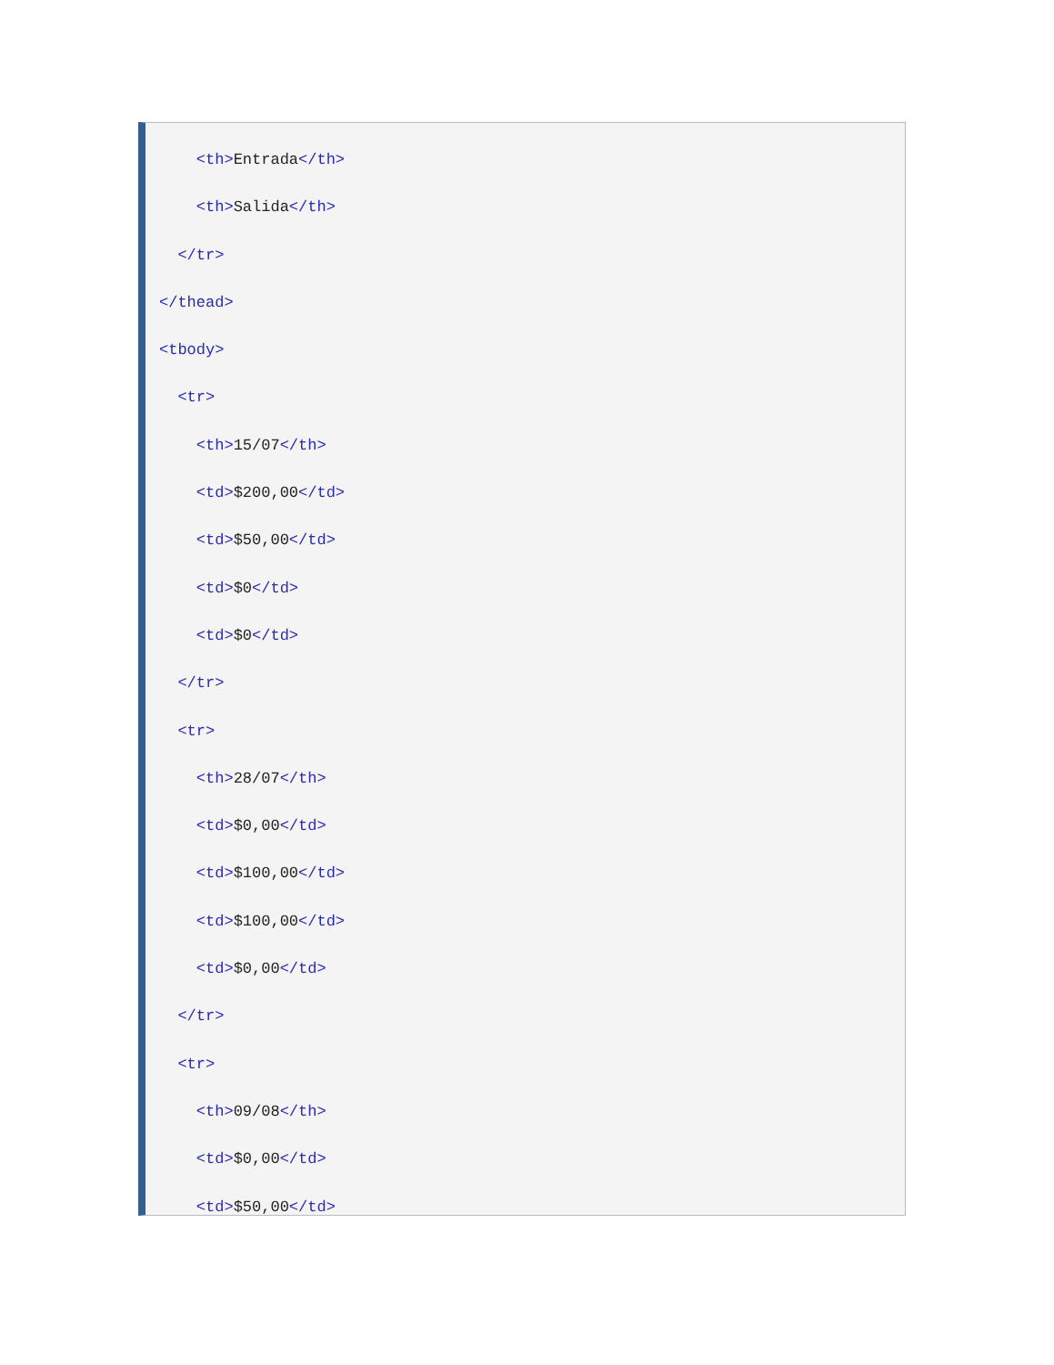<th>Entrada</th>
<th>Salida</th>
</tr>
</thead>
<tbody>
<tr>
<th>15/07</th>
<td>$200,00</td>
<td>$50,00</td>
<td>$0</td>
<td>$0</td>
</tr>
<tr>
<th>28/07</th>
<td>$0,00</td>
<td>$100,00</td>
<td>$100,00</td>
<td>$0,00</td>
</tr>
<tr>
<th>09/08</th>
<td>$0,00</td>
<td>$50,00</td>